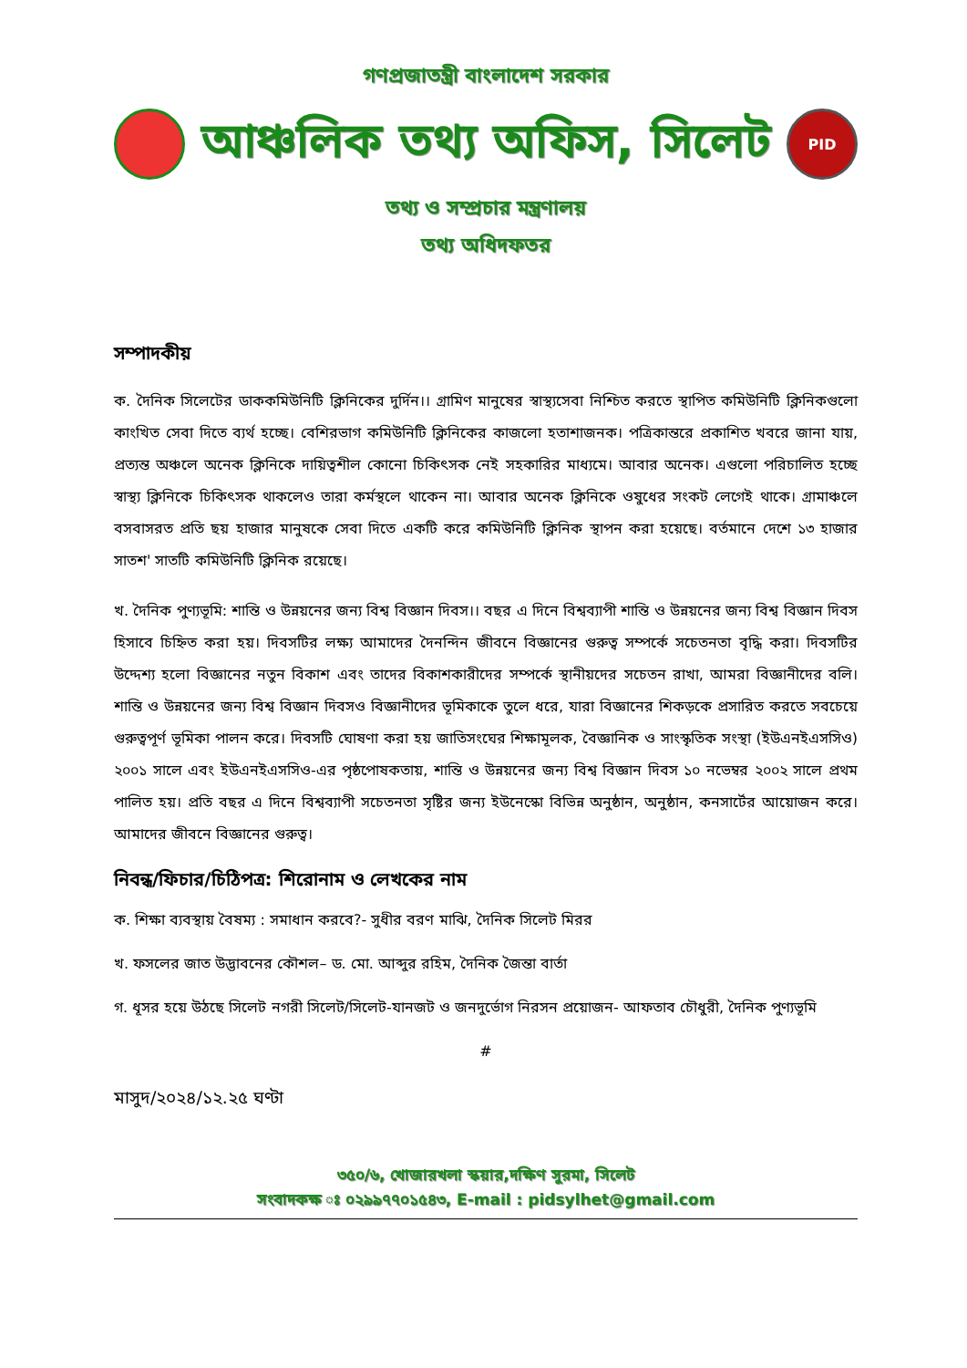গণপ্রজাতন্ত্রী বাংলাদেশ সরকার
আঞ্চলিক তথ্য অফিস, সিলেট
PID
তথ্য ও সম্প্রচার মন্ত্রণালয়
তথ্য অধিদফতর
সম্পাদকীয়
ক. দৈনিক সিলেটের ডাককমিউনিটি ক্লিনিকের দুর্দিন।। গ্রামিণ মানুষের স্বাস্থ্যসেবা নিশ্চিত করতে স্থাপিত কমিউনিটি ক্লিনিকগুলো কাংখিত সেবা দিতে ব্যর্থ হচ্ছে। বেশিরভাগ কমিউনিটি ক্লিনিকের কাজলো হতাশাজনক। পত্রিকান্তরে প্রকাশিত খবরে জানা যায়, প্রত্যন্ত অঞ্চলে অনেক ক্লিনিকে দায়িত্বশীল কোনো চিকিৎসক নেই সহকারির মাধ্যমে। আবার অনেক। এগুলো পরিচালিত হচ্ছে স্বাস্থ্য ক্লিনিকে চিকিৎসক থাকলেও তারা কর্মস্থলে থাকেন না। আবার অনেক ক্লিনিকে ওষুধের সংকট লেগেই থাকে। গ্রামাঞ্চলে বসবাসরত প্রতি ছয় হাজার মানুষকে সেবা দিতে একটি করে কমিউনিটি ক্লিনিক স্থাপন করা হয়েছে। বর্তমানে দেশে ১৩ হাজার সাতশ' সাতটি কমিউনিটি ক্লিনিক রয়েছে।
খ. দৈনিক পুণ্যভূমি: শান্তি ও উন্নয়নের জন্য বিশ্ব বিজ্ঞান দিবস।। বছর এ দিনে বিশ্বব্যাপী শান্তি ও উন্নয়নের জন্য বিশ্ব বিজ্ঞান দিবস হিসাবে চিহ্নিত করা হয়। দিবসটির লক্ষ্য আমাদের দৈনন্দিন জীবনে বিজ্ঞানের গুরুত্ব সম্পর্কে সচেতনতা বৃদ্ধি করা। দিবসটির উদ্দেশ্য হলো বিজ্ঞানের নতুন বিকাশ এবং তাদের বিকাশকারীদের সম্পর্কে স্থানীয়দের সচেতন রাখা, আমরা বিজ্ঞানীদের বলি। শান্তি ও উন্নয়নের জন্য বিশ্ব বিজ্ঞান দিবসও বিজ্ঞানীদের ভূমিকাকে তুলে ধরে, যারা বিজ্ঞানের শিকড়কে প্রসারিত করতে সবচেয়ে গুরুত্বপূর্ণ ভূমিকা পালন করে। দিবসটি ঘোষণা করা হয় জাতিসংঘের শিক্ষামূলক, বৈজ্ঞানিক ও সাংস্কৃতিক সংস্থা (ইউএনইএসসিও) ২০০১ সালে এবং ইউএনইএসসিও-এর পৃষ্ঠপোষকতায়, শান্তি ও উন্নয়নের জন্য বিশ্ব বিজ্ঞান দিবস ১০ নভেম্বর ২০০২ সালে প্রথম পালিত হয়। প্রতি বছর এ দিনে বিশ্বব্যাপী সচেতনতা সৃষ্টির জন্য ইউনেস্কো বিভিন্ন অনুষ্ঠান, অনুষ্ঠান, কনসার্টের আয়োজন করে। আমাদের জীবনে বিজ্ঞানের গুরুত্ব।
নিবন্ধ/ফিচার/চিঠিপত্র: শিরোনাম ও লেখকের নাম
ক. শিক্ষা ব্যবস্থায় বৈষম্য : সমাধান করবে?- সুধীর বরণ মাঝি, দৈনিক সিলেট মিরর
খ. ফসলের জাত উদ্ভাবনের কৌশল– ড. মো. আব্দুর রহিম, দৈনিক জৈন্তা বার্তা
গ. ধূসর হয়ে উঠছে সিলেট নগরী সিলেট/সিলেট-যানজট ও জনদুর্ভোগ নিরসন প্রয়োজন- আফতাব চৌধুরী, দৈনিক পুণ্যভূমি
#
মাসুদ/২০২৪/১২.২৫ ঘণ্টা
৩৫০/৬, খোজারখলা স্কয়ার,দক্ষিণ সুরমা, সিলেট
সংবাদকক্ষ ঃ ০২৯৯৭৭০১৫৪৩, E-mail : pidsylhet@gmail.com